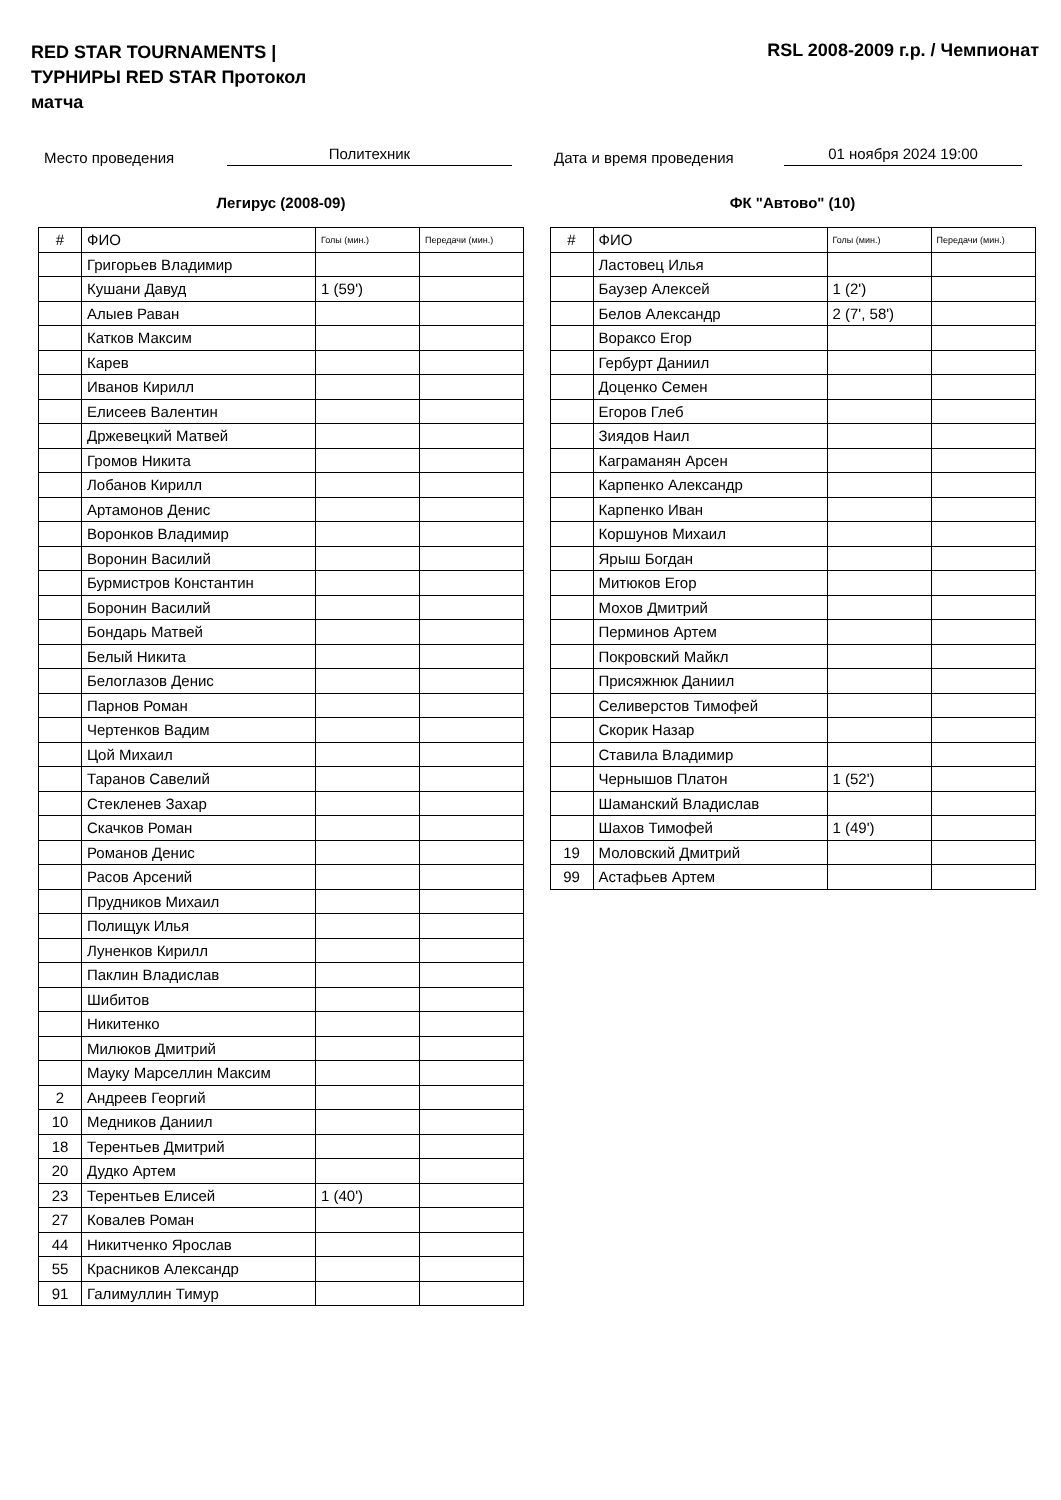RED STAR TOURNAMENTS | ТУРНИРЫ RED STAR Протокол матча
RSL 2008-2009 г.р. / Чемпионат
Место проведения Политехник Дата и время проведения 01 ноября 2024 19:00
Легирус (2008-09)
| # | ФИО | Голы (мин.) | Передачи (мин.) |
| --- | --- | --- | --- |
| | Григорьев Владимир | | |
| | Кушани Давуд | 1 (59') | |
| | Алыев Раван | | |
| | Катков Максим | | |
| | Карев | | |
| | Иванов Кирилл | | |
| | Елисеев Валентин | | |
| | Држевецкий Матвей | | |
| | Громов Никита | | |
| | Лобанов Кирилл | | |
| | Артамонов Денис | | |
| | Воронков Владимир | | |
| | Воронин Василий | | |
| | Бурмистров Константин | | |
| | Боронин Василий | | |
| | Бондарь Матвей | | |
| | Белый Никита | | |
| | Белоглазов Денис | | |
| | Парнов Роман | | |
| | Чертенков Вадим | | |
| | Цой Михаил | | |
| | Таранов Савелий | | |
| | Стекленев Захар | | |
| | Скачков Роман | | |
| | Романов Денис | | |
| | Расов Арсений | | |
| | Прудников Михаил | | |
| | Полищук Илья | | |
| | Луненков Кирилл | | |
| | Паклин Владислав | | |
| | Шибитов | | |
| | Никитенко | | |
| | Милюков Дмитрий | | |
| | Мауку Марселлин Максим | | |
| 2 | Андреев Георгий | | |
| 10 | Медников Даниил | | |
| 18 | Терентьев Дмитрий | | |
| 20 | Дудко Артем | | |
| 23 | Терентьев Елисей | 1 (40') | |
| 27 | Ковалев Роман | | |
| 44 | Никитченко Ярослав | | |
| 55 | Красников Александр | | |
| 91 | Галимуллин Тимур | | |
ФК "Автово" (10)
| # | ФИО | Голы (мин.) | Передачи (мин.) |
| --- | --- | --- | --- |
| | Ластовец Илья | | |
| | Баузер Алексей | 1 (2') | |
| | Белов Александр | 2 (7', 58') | |
| | Воракcо Егор | | |
| | Гербурт Даниил | | |
| | Доценко Семен | | |
| | Егоров Глеб | | |
| | Зиядов Наил | | |
| | Каграманян Арсен | | |
| | Карпенко Александр | | |
| | Карпенко Иван | | |
| | Коршунов Михаил | | |
| | Ярыш Богдан | | |
| | Митюков Егор | | |
| | Мохов Дмитрий | | |
| | Перминов Артем | | |
| | Покровский Майкл | | |
| | Присяжнюк Даниил | | |
| | Селиверстов Тимофей | | |
| | Скорик Назар | | |
| | Ставила Владимир | | |
| | Чернышов Платон | 1 (52') | |
| | Шаманский Владислав | | |
| | Шахов Тимофей | 1 (49') | |
| 19 | Моловский Дмитрий | | |
| 99 | Астафьев Артем | | |